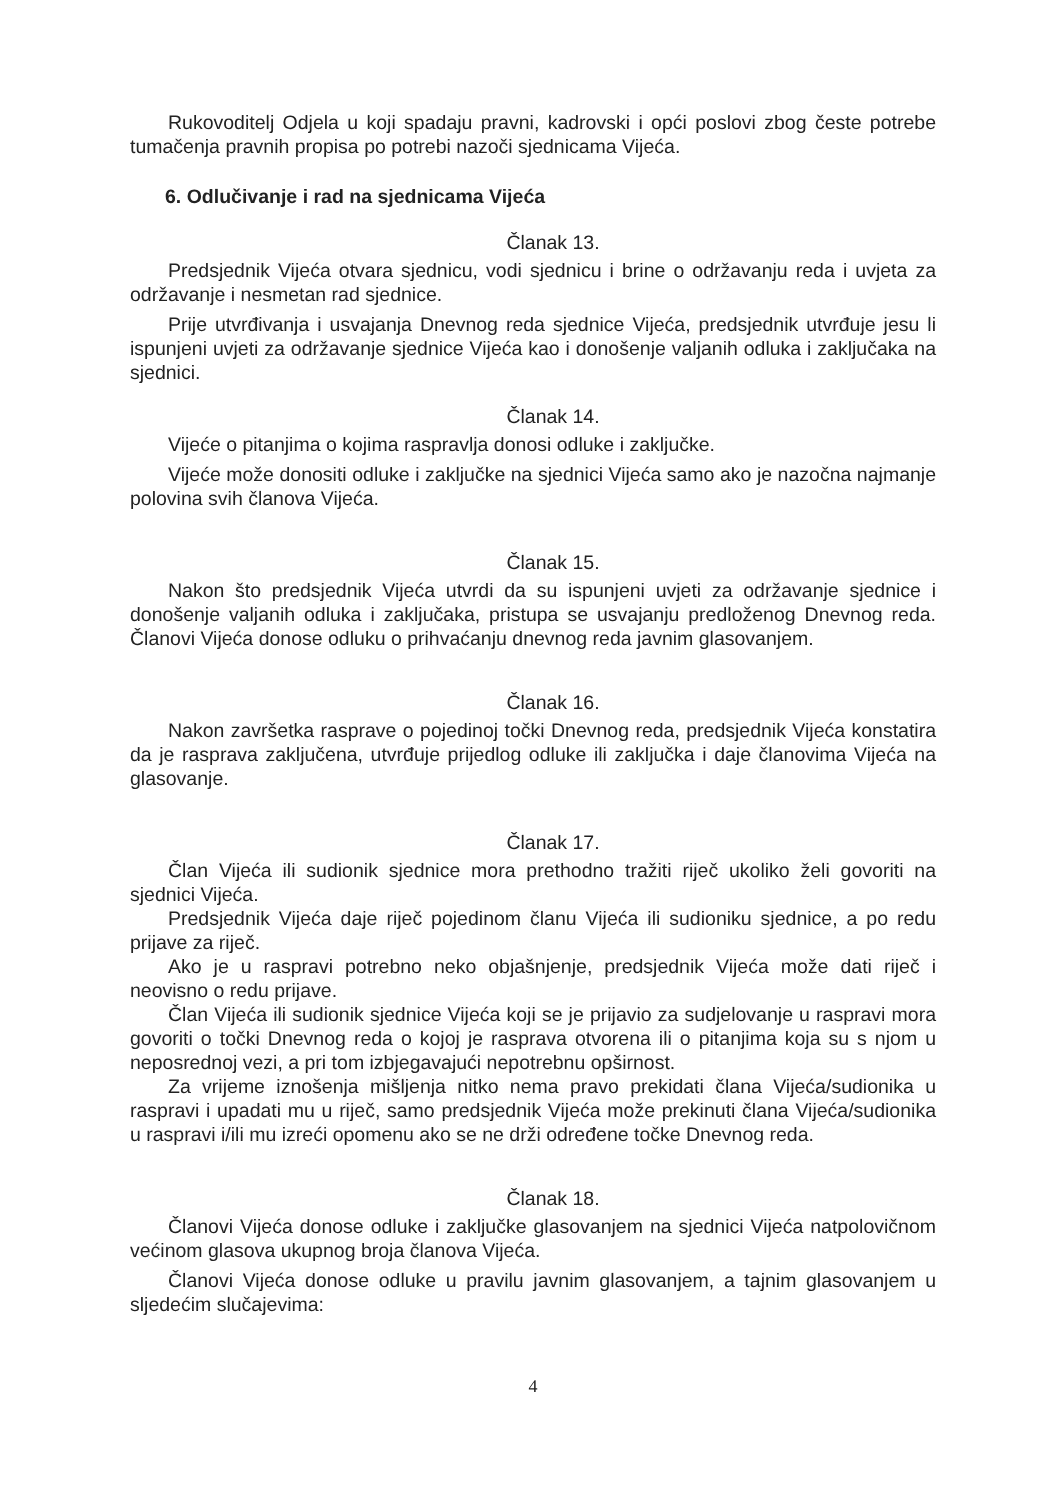Rukovoditelj Odjela u koji spadaju pravni, kadrovski i opći poslovi zbog česte potrebe tumačenja pravnih propisa po potrebi nazoči sjednicama Vijeća.
6. Odlučivanje i rad na sjednicama Vijeća
Članak 13.
Predsjednik Vijeća otvara sjednicu, vodi sjednicu i brine o održavanju reda i uvjeta za održavanje i nesmetan rad sjednice.
Prije utvrđivanja i usvajanja Dnevnog reda sjednice Vijeća, predsjednik utvrđuje jesu li ispunjeni uvjeti za održavanje sjednice Vijeća kao i donošenje valjanih odluka i zaključaka na sjednici.
Članak 14.
Vijeće o pitanjima o kojima raspravlja donosi odluke i zaključke.
Vijeće može donositi odluke i zaključke na sjednici Vijeća samo ako je nazočna najmanje polovina svih članova Vijeća.
Članak 15.
Nakon što predsjednik Vijeća utvrdi da su ispunjeni uvjeti za održavanje sjednice i donošenje valjanih odluka i zaključaka, pristupa se usvajanju predloženog Dnevnog reda. Članovi Vijeća donose odluku o prihvaćanju dnevnog reda javnim glasovanjem.
Članak 16.
Nakon završetka rasprave o pojedinoj točki Dnevnog reda, predsjednik Vijeća konstatira da je rasprava zaključena, utvrđuje prijedlog odluke ili zaključka i daje članovima Vijeća na glasovanje.
Članak 17.
Član Vijeća ili sudionik sjednice mora prethodno tražiti riječ ukoliko želi govoriti na sjednici Vijeća.
Predsjednik Vijeća daje riječ pojedinom članu Vijeća ili sudioniku sjednice, a po redu prijave za riječ.
Ako je u raspravi potrebno neko objašnjenje, predsjednik Vijeća može dati riječ i neovisno o redu prijave.
Član Vijeća ili sudionik sjednice Vijeća koji se je prijavio za sudjelovanje u raspravi mora govoriti o točki Dnevnog reda o kojoj je rasprava otvorena ili o pitanjima koja su s njom u neposrednoj vezi, a pri tom izbjegavajući nepotrebnu opširnost.
Za vrijeme iznošenja mišljenja nitko nema pravo prekidati člana Vijeća/sudionika u raspravi i upadati mu u riječ, samo predsjednik Vijeća može prekinuti člana Vijeća/sudionika u raspravi i/ili mu izreći opomenu ako se ne drži određene točke Dnevnog reda.
Članak 18.
Članovi Vijeća donose odluke i zaključke glasovanjem na sjednici Vijeća natpolovičnom većinom glasova ukupnog broja članova Vijeća.
Članovi Vijeća donose odluke u pravilu javnim glasovanjem, a tajnim glasovanjem u sljedećim slučajevima:
4